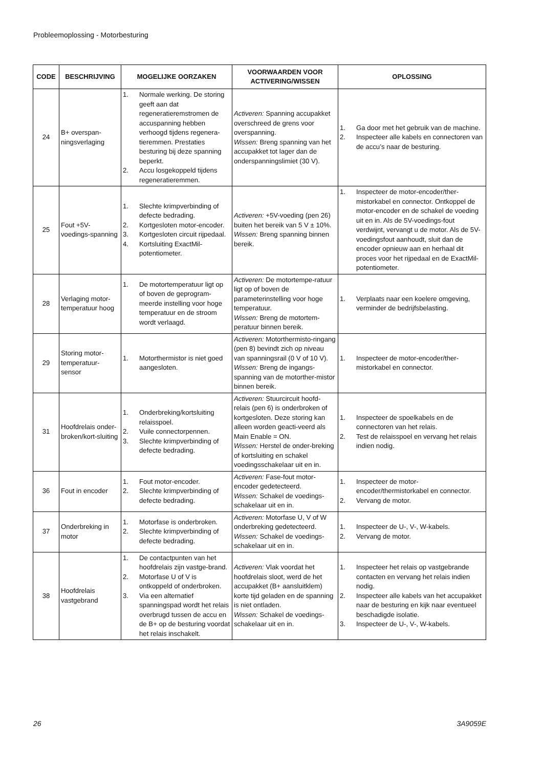Probleemoplossing - Motorbesturing
| CODE | BESCHRIJVING | MOGELIJKE OORZAKEN | VOORWAARDEN VOOR ACTIVERING/WISSEN | OPLOSSING |
| --- | --- | --- | --- | --- |
| 24 | B+ overspan-ningsverlaging | 1. Normale werking. De storing geeft aan dat regeneratieremstromen de accuspanning hebben verhoogd tijdens regenera-tieremmen. Prestaties besturing bij deze spanning beperkt. 2. Accu losgekoppeld tijdens regeneratieremmen. | Activeren: Spanning accupakket overschreed de grens voor overspanning. Wissen: Breng spanning van het accupakket tot lager dan de onderspanningslimiet (30 V). | 1. Ga door met het gebruik van de machine. 2. Inspecteer alle kabels en connectoren van de accu’s naar de besturing. |
| 25 | Fout +5V-voedings-spanning | 1. Slechte krimpverbinding of defecte bedrading. 2. Kortgesloten motor-encoder. 3. Kortgesloten circuit rijpedaal. 4. Kortsluiting ExactMil-potentiometer. | Activeren: +5V-voeding (pen 26) buiten het bereik van 5 V ± 10%. Wissen: Breng spanning binnen bereik. | 1. Inspecteer de motor-encoder/ther-mistorkabel en connector. Ontkoppel de motor-encoder en de schakel de voeding uit en in. Als de 5V-voedings-fout verdwijnt, vervangt u de motor. Als de 5V-voedingsfout aanhoudt, sluit dan de encoder opnieuw aan en herhaal dit proces voor het rijpedaal en de ExactMil-potentiometer. |
| 28 | Verlaging motor-temperatuur hoog | 1. De motortemperatuur ligt op of boven de geprogram-meerde instelling voor hoge temperatuur en de stroom wordt verlaagd. | Activeren: De motortempe-ratuur ligt op of boven de parameterinstelling voor hoge temperatuur. Wissen: Breng de motortem-peratuur binnen bereik. | 1. Verplaats naar een koelere omgeving, verminder de bedrijfsbelasting. |
| 29 | Storing motor-temperatuur-sensor | 1. Motorthermistor is niet goed aangesloten. | Activeren: Motorthermisto-ringang (pen 8) bevindt zich op niveau van spanningsrail (0 V of 10 V). Wissen: Breng de ingangs-spanning van de motorther-mistor binnen bereik. | 1. Inspecteer de motor-encoder/ther-mistorkabel en connector. |
| 31 | Hoofdrelais onder-broken/kort-sluiting | 1. Onderbreking/kortsluiting relaisspoel. 2. Vuile connectorpennen. 3. Slechte krimpverbinding of defecte bedrading. | Activeren: Stuurcircuit hoofd-relais (pen 6) is onderbroken of kortgesloten. Deze storing kan alleen worden geacti-veerd als Main Enable = ON. Wissen: Herstel de onder-breking of kortsluiting en schakel voedingsschakelaar uit en in. | 1. Inspecteer de spoelkabels en de connectoren van het relais. 2. Test de relaisspoel en vervang het relais indien nodig. |
| 36 | Fout in encoder | 1. Fout motor-encoder. 2. Slechte krimpverbinding of defecte bedrading. | Activeren: Fase-fout motor-encoder gedetecteerd. Wissen: Schakel de voedings-schakelaar uit en in. | 1. Inspecteer de motor-encoder/thermistorkabel en connector. 2. Vervang de motor. |
| 37 | Onderbreking in motor | 1. Motorfase is onderbroken. 2. Slechte krimpverbinding of defecte bedrading. | Activeren: Motorfase U, V of W onderbreking gedetecteerd. Wissen: Schakel de voedings-schakelaar uit en in. | 1. Inspecteer de U-, V-, W-kabels. 2. Vervang de motor. |
| 38 | Hoofdrelais vastgebrand | 1. De contactpunten van het hoofdrelais zijn vastge-brand. 2. Motorfase U of V is ontkoppeld of onderbroken. 3. Via een alternatief spanningspad wordt het relais overbrugd tussen de accu en de B+ op de besturing voordat het relais inschakelt. | Activeren: Vlak voordat het hoofdrelais sloot, werd de het accupakket (B+ aansluitklem) korte tijd geladen en de spanning is niet ontladen. Wissen: Schakel de voedings-schakelaar uit en in. | 1. Inspecteer het relais op vastgebrande contacten en vervang het relais indien nodig. 2. Inspecteer alle kabels van het accupakket naar de besturing en kijk naar eventueel beschadigde isolatie. 3. Inspecteer de U-, V-, W-kabels. |
26 3A9059E